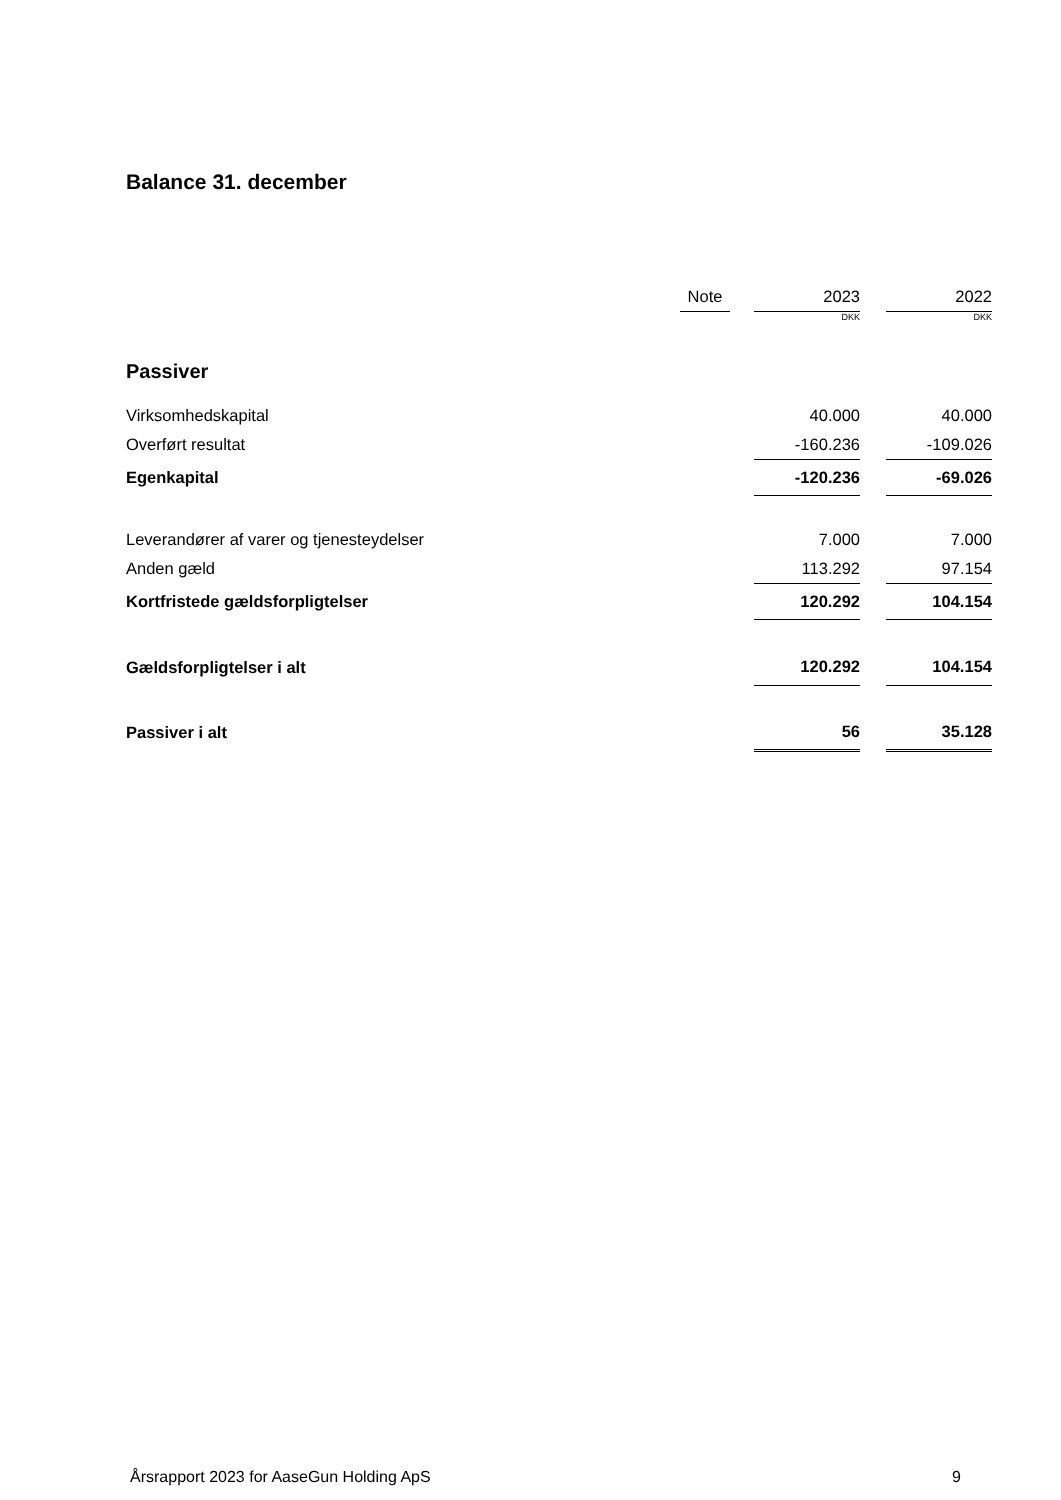Balance 31. december
| | | Note | | 2023 | | 2022 |
| --- | --- | --- | --- | --- | --- | --- |
| | | | | DKK | | DKK |
| Passiver | | | | | | |
| Virksomhedskapital | | | | 40.000 | | 40.000 |
| Overført resultat | | | | -160.236 | | -109.026 |
| Egenkapital | | | | -120.236 | | -69.026 |
| Leverandører af varer og tjenesteydelser | | | | 7.000 | | 7.000 |
| Anden gæld | | | | 113.292 | | 97.154 |
| Kortfristede gældsforpligtelser | | | | 120.292 | | 104.154 |
| Gældsforpligtelser i alt | | | | 120.292 | | 104.154 |
| Passiver i alt | | | | 56 | | 35.128 |
Årsrapport 2023 for AaseGun Holding ApS 9